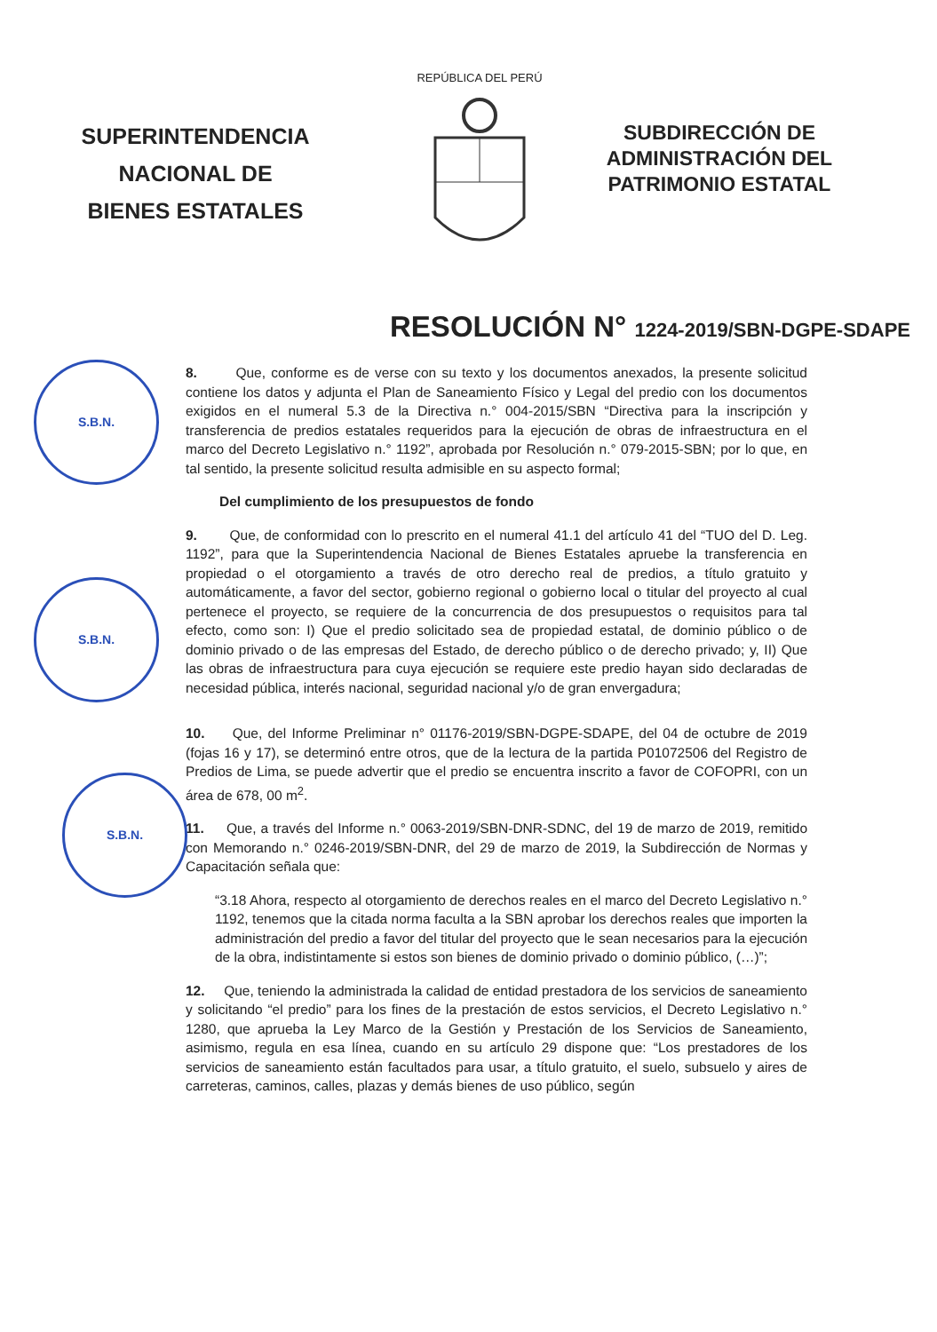SUPERINTENDENCIA
NACIONAL DE
BIENES ESTATALES
REPÚBLICA DEL PERÚ
SUBDIRECCIÓN DE
ADMINISTRACIÓN DEL
PATRIMONIO ESTATAL
RESOLUCIÓN N° 1224-2019/SBN-DGPE-SDAPE
S.B.N.
S.B.N.
S.B.N.
8. Que, conforme es de verse con su texto y los documentos anexados, la presente solicitud contiene los datos y adjunta el Plan de Saneamiento Físico y Legal del predio con los documentos exigidos en el numeral 5.3 de la Directiva n.° 004-2015/SBN “Directiva para la inscripción y transferencia de predios estatales requeridos para la ejecución de obras de infraestructura en el marco del Decreto Legislativo n.° 1192”, aprobada por Resolución n.° 079-2015-SBN; por lo que, en tal sentido, la presente solicitud resulta admisible en su aspecto formal;
Del cumplimiento de los presupuestos de fondo
9. Que, de conformidad con lo prescrito en el numeral 41.1 del artículo 41 del “TUO del D. Leg. 1192”, para que la Superintendencia Nacional de Bienes Estatales apruebe la transferencia en propiedad o el otorgamiento a través de otro derecho real de predios, a título gratuito y automáticamente, a favor del sector, gobierno regional o gobierno local o titular del proyecto al cual pertenece el proyecto, se requiere de la concurrencia de dos presupuestos o requisitos para tal efecto, como son: I) Que el predio solicitado sea de propiedad estatal, de dominio público o de dominio privado o de las empresas del Estado, de derecho público o de derecho privado; y, II) Que las obras de infraestructura para cuya ejecución se requiere este predio hayan sido declaradas de necesidad pública, interés nacional, seguridad nacional y/o de gran envergadura;
10. Que, del Informe Preliminar n° 01176-2019/SBN-DGPE-SDAPE, del 04 de octubre de 2019 (fojas 16 y 17), se determinó entre otros, que de la lectura de la partida P01072506 del Registro de Predios de Lima, se puede advertir que el predio se encuentra inscrito a favor de COFOPRI, con un área de 678, 00 m<sup>2</sup>.
11. Que, a través del Informe n.° 0063-2019/SBN-DNR-SDNC, del 19 de marzo de 2019, remitido con Memorando n.° 0246-2019/SBN-DNR, del 29 de marzo de 2019, la Subdirección de Normas y Capacitación señala que:
“3.18 Ahora, respecto al otorgamiento de derechos reales en el marco del Decreto Legislativo n.° 1192, tenemos que la citada norma faculta a la SBN aprobar los derechos reales que importen la administración del predio a favor del titular del proyecto que le sean necesarios para la ejecución de la obra, indistintamente si estos son bienes de dominio privado o dominio público, (…)”;
12. Que, teniendo la administrada la calidad de entidad prestadora de los servicios de saneamiento y solicitando “el predio” para los fines de la prestación de estos servicios, el Decreto Legislativo n.° 1280, que aprueba la Ley Marco de la Gestión y Prestación de los Servicios de Saneamiento, asimismo, regula en esa línea, cuando en su artículo 29 dispone que: “Los prestadores de los servicios de saneamiento están facultados para usar, a título gratuito, el suelo, subsuelo y aires de carreteras, caminos, calles, plazas y demás bienes de uso público, según